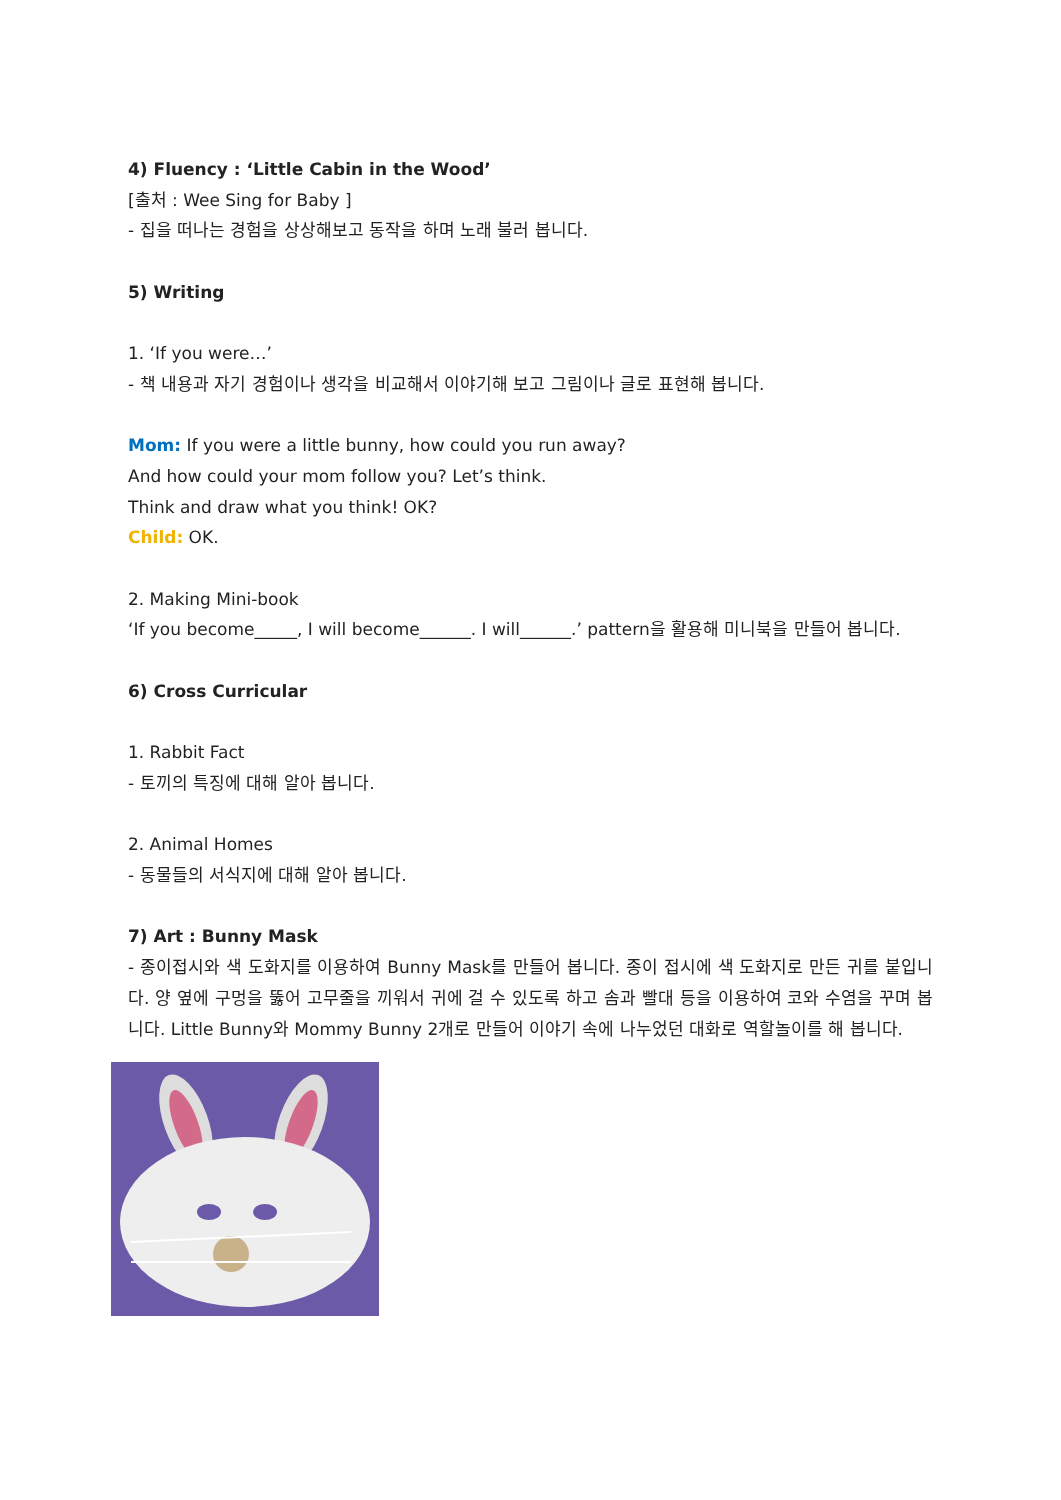4) Fluency : ‘Little Cabin in the Wood’
[출처 : Wee Sing for Baby ]
- 집을 떠나는 경험을 상상해보고 동작을 하며 노래 불러 봅니다.
5) Writing
1. ‘If you were…’
- 책 내용과 자기 경험이나 생각을 비교해서 이야기해 보고 그림이나 글로 표현해 봅니다.
Mom: If you were a little bunny, how could you run away?
And how could your mom follow you? Let’s think.
Think and draw what you think! OK?
Child: OK.
2. Making Mini-book
‘If you become_____, I will become______. I will______.’ pattern을 활용해 미니북을 만들어 봅니다.
6) Cross Curricular
1. Rabbit Fact
- 토끼의 특징에 대해 알아 봅니다.
2. Animal Homes
- 동물들의 서식지에 대해 알아 봅니다.
7) Art : Bunny Mask
- 종이접시와 색 도화지를 이용하여 Bunny Mask를 만들어 봅니다. 종이 접시에 색 도화지로 만든 귀를 붙입니다. 양 옆에 구멍을 뚫어 고무줄을 끼워서 귀에 걸 수 있도록 하고 솜과 빨대 등을 이용하여 코와 수염을 꾸며 봅니다. Little Bunny와 Mommy Bunny 2개로 만들어 이야기 속에 나누었던 대화로 역할놀이를 해 봅니다.